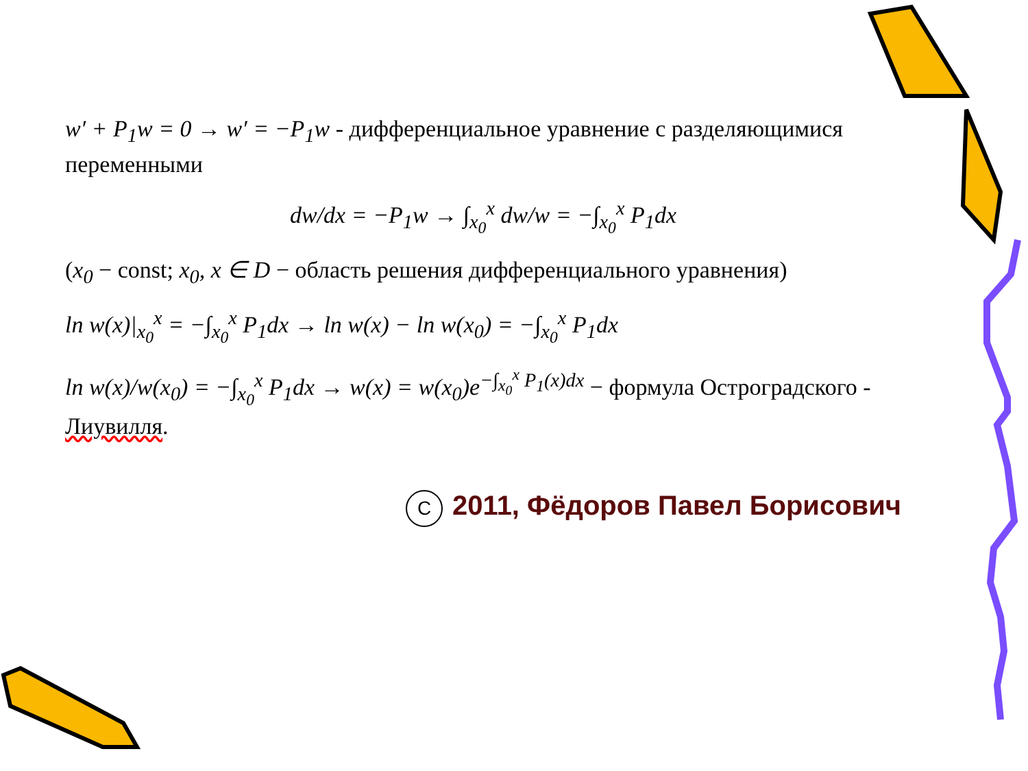w′ + P<sub>1</sub>w = 0 → w′ = −P<sub>1</sub>w - дифференциальное уравнение с разделяющимися переменными
dw/dx = −P<sub>1</sub>w → ∫<sub>x<sub>0</sub></sub><sup>x</sup> dw/w = −∫<sub>x<sub>0</sub></sub><sup>x</sup> P<sub>1</sub>dx
(x<sub>0</sub> − const; x<sub>0</sub>, x ∈ D − область решения дифференциального уравнения)
ln w(x)|<sub>x<sub>0</sub></sub><sup>x</sup> = −∫<sub>x<sub>0</sub></sub><sup>x</sup> P<sub>1</sub>dx → ln w(x) − ln w(x<sub>0</sub>) = −∫<sub>x<sub>0</sub></sub><sup>x</sup> P<sub>1</sub>dx
ln w(x)/w(x<sub>0</sub>) = −∫<sub>x<sub>0</sub></sub><sup>x</sup> P<sub>1</sub>dx → w(x) = w(x<sub>0</sub>)e<sup>−∫<sub>x<sub>0</sub></sub><sup>x</sup> P<sub>1</sub>(x)dx</sup> − формула Остроградского - Лиувилля.
C 2011, Фёдоров Павел Борисович